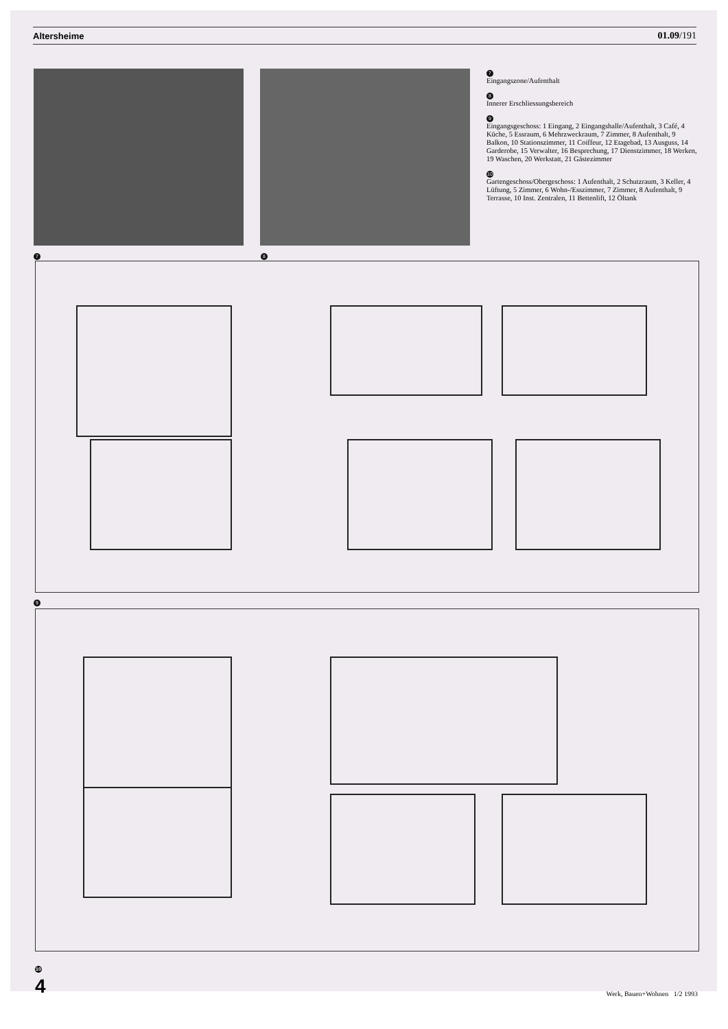Altersheime 01.09/191
7 8
7
Eingangszone/Aufenthalt
8
Innerer Erschliessungsbereich
9
Eingangsgeschoss: 1 Eingang, 2 Eingangshalle/Aufenthalt, 3 Café, 4 Küche, 5 Essraum, 6 Mehrzweckraum, 7 Zimmer, 8 Aufenthalt, 9 Balkon, 10 Stationszimmer, 11 Coiffeur, 12 Etagebad, 13 Ausguss, 14 Garderobe, 15 Verwalter, 16 Besprechung, 17 Dienstzimmer, 18 Werken, 19 Waschen, 20 Werkstatt, 21 Gästezimmer
10
Gartengeschoss/Obergeschoss: 1 Aufenthalt, 2 Schutzraum, 3 Keller, 4 Lüftung, 5 Zimmer, 6 Wohn-/Esszimmer, 7 Zimmer, 8 Aufenthalt, 9 Terrasse, 10 Inst. Zentralen, 11 Bettenlift, 12 Öltank
9
10
4 Werk, Bauen+Wohnen 1/2 1993